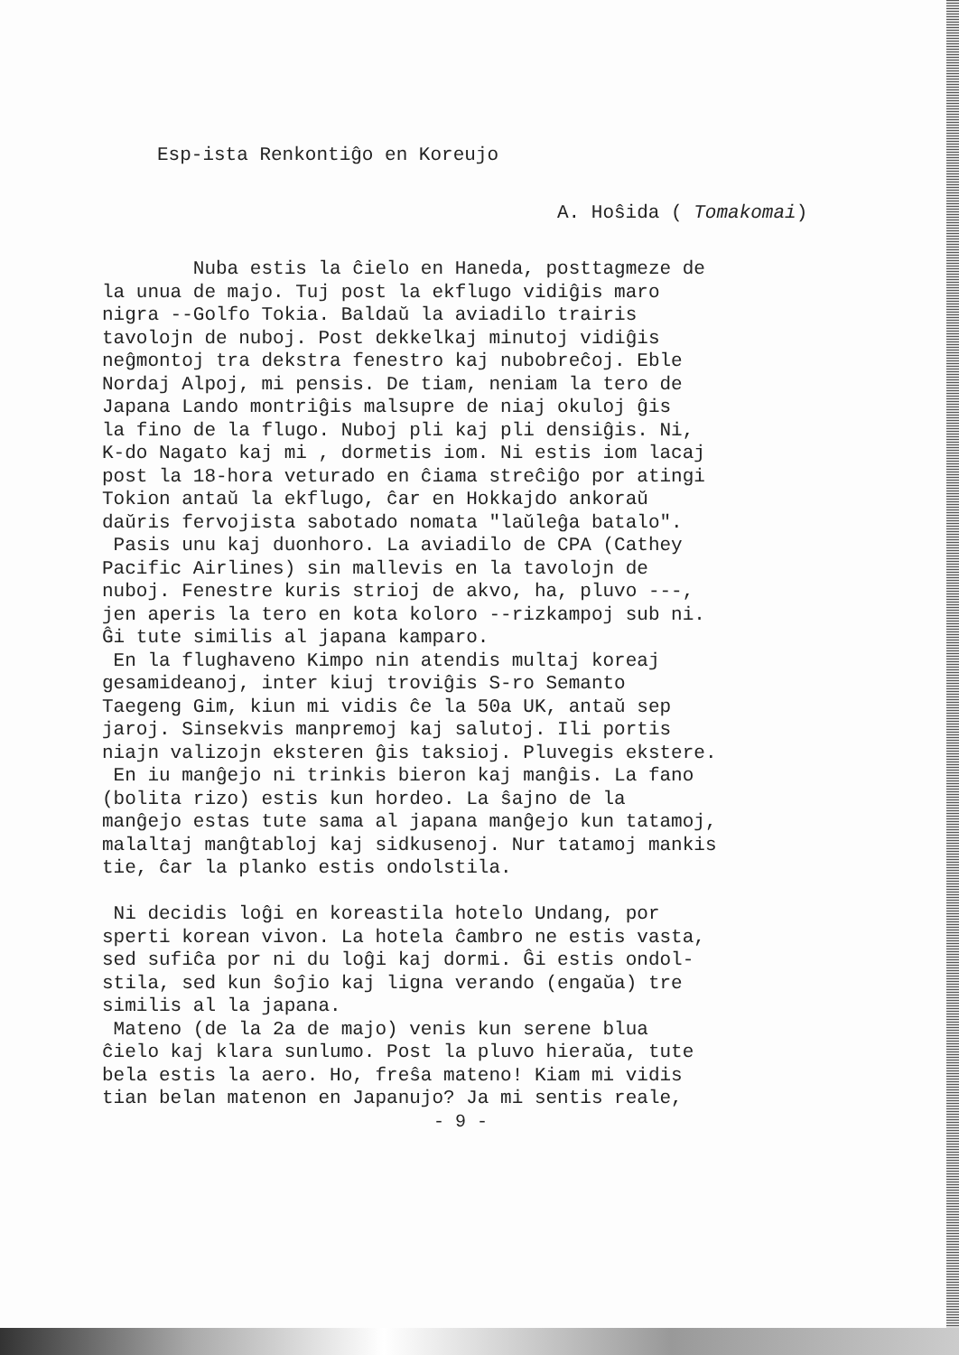Esp-ista Renkontiĝo en Koreujo
A. Hoŝida ( Tomakomai)
Nuba estis la ĉielo en Haneda, posttagmeze de la unua de majo. Tuj post la ekflugo vidiĝis maro nigra --Golfo Tokia. Baldaŭ la aviadilo trairis tavolojn de nuboj. Post dekkelkaj minutoj vidiĝis neĝmontoj tra dekstra fenestro kaj nubobreĉoj. Eble Nordaj Alpoj, mi pensis. De tiam, neniam la tero de Japana Lando montriĝis malsupre de niaj okuloj ĝis la fino de la flugo. Nuboj pli kaj pli densiĝis. Ni, K-do Nagato kaj mi , dormetis iom. Ni estis iom lacaj post la 18-hora veturado en ĉiama streĉiĝo por atingi Tokion antaŭ la ekflugo, ĉar en Hokkajdo ankoraŭ daŭris fervojista sabotado nomata "laŭleĝa batalo". Pasis unu kaj duonhoro. La aviadilo de CPA (Cathey Pacific Airlines) sin mallevis en la tavolojn de nuboj. Fenestre kuris strioj de akvo, ha, pluvo ---, jen aperis la tero en kota koloro --rizkampoj sub ni. Ĝi tute similis al japana kamparo. En la flughaveno Kimpo nin atendis multaj koreaj gesamideanoj, inter kiuj troviĝis S-ro Semanto Taegeng Gim, kiun mi vidis ĉe la 50a UK, antaŭ sep jaroj. Sinsekvis manpremoj kaj salutoj. Ili portis niajn valizojn eksteren ĝis taksioj. Pluvegis ekstere. En iu manĝejo ni trinkis bieron kaj manĝis. La fano (bolita rizo) estis kun hordeo. La ŝajno de la manĝejo estas tute sama al japana manĝejo kun tatamoj, malaltaj manĝtabloj kaj sidkusenoj. Nur tatamoj mankis tie, ĉar la planko estis ondolstila. Ni decidis loĝi en koreastila hotelo Undang, por sperti korean vivon. La hotela ĉambro ne estis vasta, sed sufiĉa por ni du loĝi kaj dormi. Ĝi estis ondol- stila, sed kun ŝoĵio kaj ligna verando (engaŭa) tre similis al la japana. Mateno (de la 2a de majo) venis kun serene blua ĉielo kaj klara sunlumo. Post la pluvo hieraŭa, tute bela estis la aero. Ho, freŝa mateno! Kiam mi vidis tian belan matenon en Japanujo? Ja mi sentis reale,
- 9 -